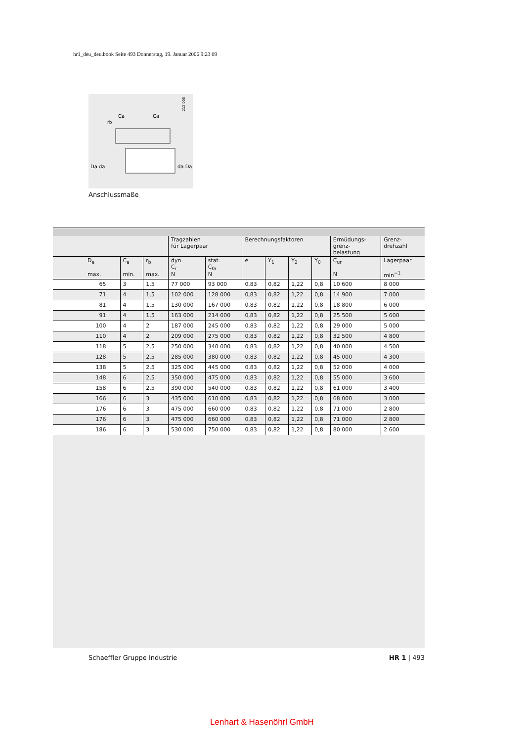hr1_deu_deu.book Seite 493 Donnerstag, 19. Januar 2006 9:23 09
212 005
Da da
da Da
Ca
Ca
rb
Anschlussmaße
| | | | Tragzahlen für Lagerpaar | | Berechnungsfaktoren | | | | Ermüdungs- grenz- belastung | Grenz- drehzahl |
| --- | --- | --- | --- | --- | --- | --- | --- | --- | --- | --- |
| D<sub>a</sub> max. | C<sub>a</sub> min. | r<sub>b</sub> max. | dyn. C<sub>r</sub> N | stat. C<sub>0r</sub> N | e | Y<sub>1</sub> | Y<sub>2</sub> | Y<sub>0</sub> | C<sub>ur</sub> N | Lagerpaar min<sup>−1</sup> |
| 65 | 3 | 1,5 | 77 000 | 93 000 | 0,83 | 0,82 | 1,22 | 0,8 | 10 600 | 8 000 |
| 71 | 4 | 1,5 | 102 000 | 128 000 | 0,83 | 0,82 | 1,22 | 0,8 | 14 900 | 7 000 |
| 81 | 4 | 1,5 | 130 000 | 167 000 | 0,83 | 0,82 | 1,22 | 0,8 | 18 800 | 6 000 |
| 91 | 4 | 1,5 | 163 000 | 214 000 | 0,83 | 0,82 | 1,22 | 0,8 | 25 500 | 5 600 |
| 100 | 4 | 2 | 187 000 | 245 000 | 0,83 | 0,82 | 1,22 | 0,8 | 29 000 | 5 000 |
| 110 | 4 | 2 | 209 000 | 275 000 | 0,83 | 0,82 | 1,22 | 0,8 | 32 500 | 4 800 |
| 118 | 5 | 2,5 | 250 000 | 340 000 | 0,83 | 0,82 | 1,22 | 0,8 | 40 000 | 4 500 |
| 128 | 5 | 2,5 | 285 000 | 380 000 | 0,83 | 0,82 | 1,22 | 0,8 | 45 000 | 4 300 |
| 138 | 5 | 2,5 | 325 000 | 445 000 | 0,83 | 0,82 | 1,22 | 0,8 | 52 000 | 4 000 |
| 148 | 6 | 2,5 | 350 000 | 475 000 | 0,83 | 0,82 | 1,22 | 0,8 | 55 000 | 3 600 |
| 158 | 6 | 2,5 | 390 000 | 540 000 | 0,83 | 0,82 | 1,22 | 0,8 | 61 000 | 3 400 |
| 166 | 6 | 3 | 435 000 | 610 000 | 0,83 | 0,82 | 1,22 | 0,8 | 68 000 | 3 000 |
| 176 | 6 | 3 | 475 000 | 660 000 | 0,83 | 0,82 | 1,22 | 0,8 | 71 000 | 2 800 |
| 176 | 6 | 3 | 475 000 | 660 000 | 0,83 | 0,82 | 1,22 | 0,8 | 71 000 | 2 800 |
| 186 | 6 | 3 | 530 000 | 750 000 | 0,83 | 0,82 | 1,22 | 0,8 | 80 000 | 2 600 |
Schaeffler Gruppe Industrie HR 1 | 493
Lenhart & Hasenöhrl GmbH